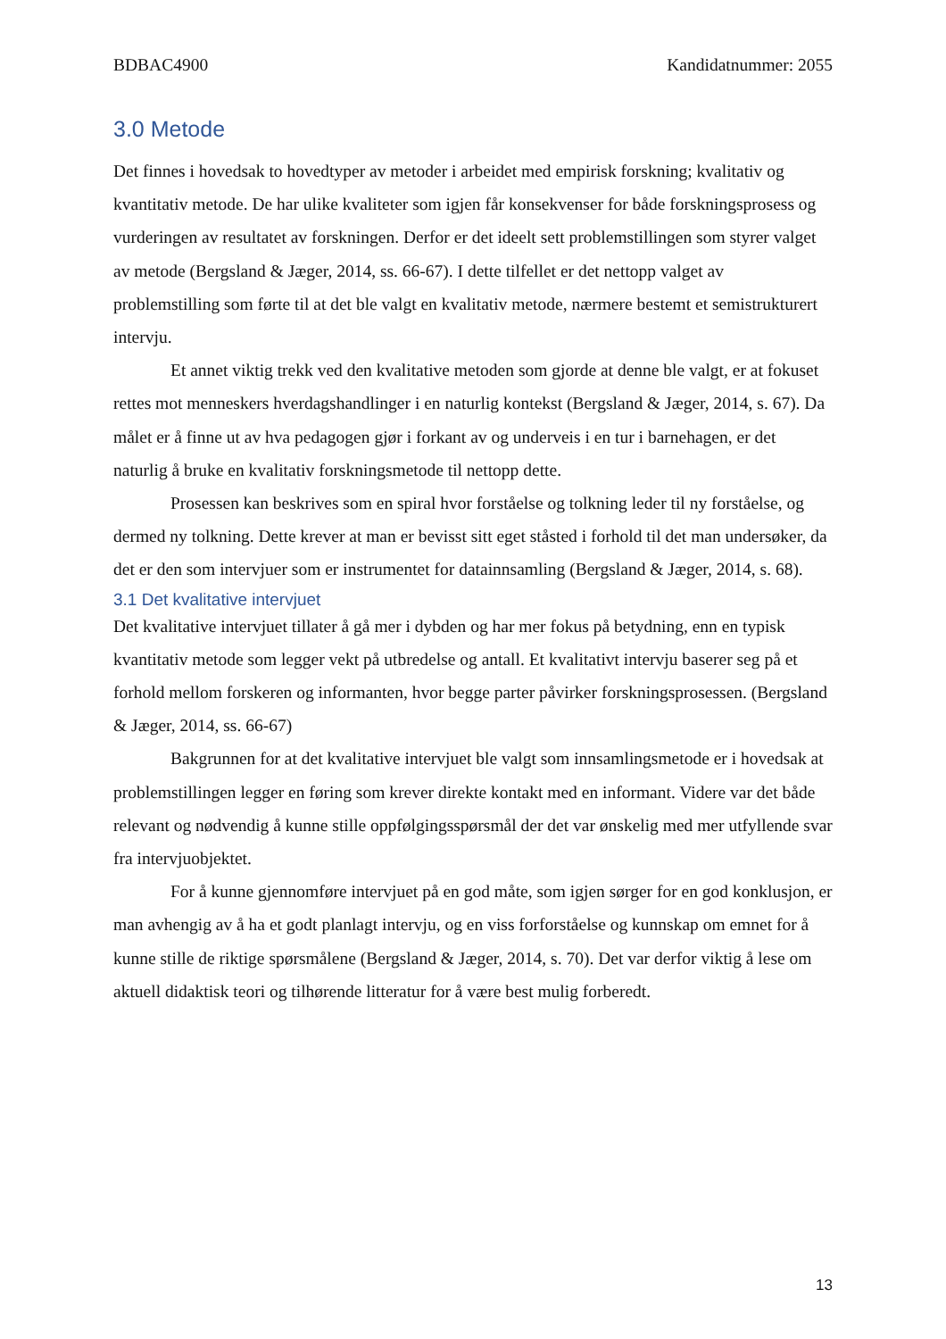BDBAC4900 Kandidatnummer: 2055
3.0 Metode
Det finnes i hovedsak to hovedtyper av metoder i arbeidet med empirisk forskning; kvalitativ og kvantitativ metode. De har ulike kvaliteter som igjen får konsekvenser for både forskningsprosess og vurderingen av resultatet av forskningen. Derfor er det ideelt sett problemstillingen som styrer valget av metode (Bergsland & Jæger, 2014, ss. 66-67). I dette tilfellet er det nettopp valget av problemstilling som førte til at det ble valgt en kvalitativ metode, nærmere bestemt et semistrukturert intervju.
Et annet viktig trekk ved den kvalitative metoden som gjorde at denne ble valgt, er at fokuset rettes mot menneskers hverdagshandlinger i en naturlig kontekst (Bergsland & Jæger, 2014, s. 67). Da målet er å finne ut av hva pedagogen gjør i forkant av og underveis i en tur i barnehagen, er det naturlig å bruke en kvalitativ forskningsmetode til nettopp dette.
Prosessen kan beskrives som en spiral hvor forståelse og tolkning leder til ny forståelse, og dermed ny tolkning. Dette krever at man er bevisst sitt eget ståsted i forhold til det man undersøker, da det er den som intervjuer som er instrumentet for datainnsamling (Bergsland & Jæger, 2014, s. 68).
3.1 Det kvalitative intervjuet
Det kvalitative intervjuet tillater å gå mer i dybden og har mer fokus på betydning, enn en typisk kvantitativ metode som legger vekt på utbredelse og antall. Et kvalitativt intervju baserer seg på et forhold mellom forskeren og informanten, hvor begge parter påvirker forskningsprosessen. (Bergsland & Jæger, 2014, ss. 66-67)
Bakgrunnen for at det kvalitative intervjuet ble valgt som innsamlingsmetode er i hovedsak at problemstillingen legger en føring som krever direkte kontakt med en informant. Videre var det både relevant og nødvendig å kunne stille oppfølgingsspørsmål der det var ønskelig med mer utfyllende svar fra intervjuobjektet.
For å kunne gjennomføre intervjuet på en god måte, som igjen sørger for en god konklusjon, er man avhengig av å ha et godt planlagt intervju, og en viss forforståelse og kunnskap om emnet for å kunne stille de riktige spørsmålene (Bergsland & Jæger, 2014, s. 70). Det var derfor viktig å lese om aktuell didaktisk teori og tilhørende litteratur for å være best mulig forberedt.
13